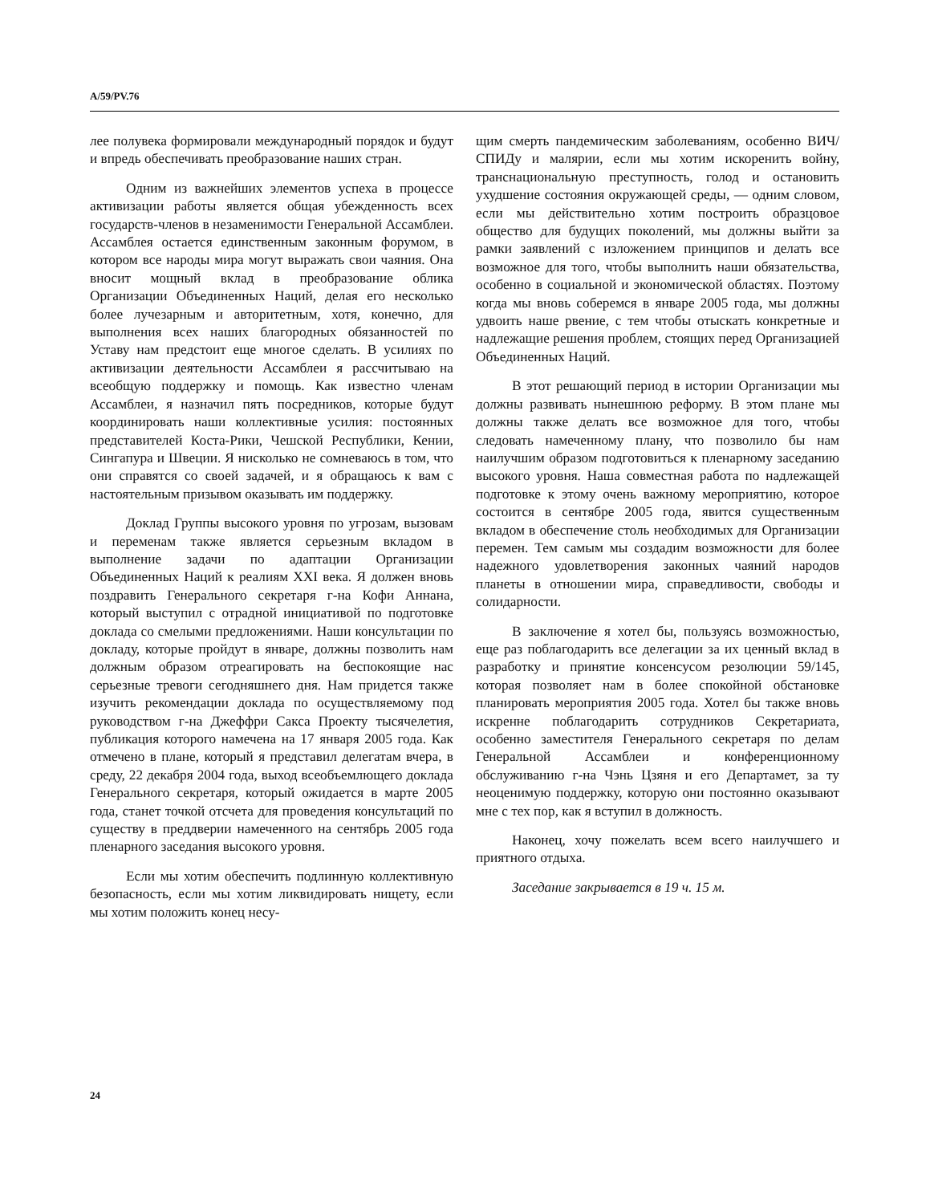A/59/PV.76
лее полувека формировали международный порядок и будут и впредь обеспечивать преобразование наших стран.
Одним из важнейших элементов успеха в процессе активизации работы является общая убежденность всех государств-членов в незаменимости Генеральной Ассамблеи. Ассамблея остается единственным законным форумом, в котором все народы мира могут выражать свои чаяния. Она вносит мощный вклад в преобразование облика Организации Объединенных Наций, делая его несколько более лучезарным и авторитетным, хотя, конечно, для выполнения всех наших благородных обязанностей по Уставу нам предстоит еще многое сделать. В усилиях по активизации деятельности Ассамблеи я рассчитываю на всеобщую поддержку и помощь. Как известно членам Ассамблеи, я назначил пять посредников, которые будут координировать наши коллективные усилия: постоянных представителей Коста-Рики, Чешской Республики, Кении, Сингапура и Швеции. Я нисколько не сомневаюсь в том, что они справятся со своей задачей, и я обращаюсь к вам с настоятельным призывом оказывать им поддержку.
Доклад Группы высокого уровня по угрозам, вызовам и переменам также является серьезным вкладом в выполнение задачи по адаптации Организации Объединенных Наций к реалиям XXI века. Я должен вновь поздравить Генерального секретаря г-на Кофи Аннана, который выступил с отрадной инициативой по подготовке доклада со смелыми предложениями. Наши консультации по докладу, которые пройдут в январе, должны позволить нам должным образом отреагировать на беспокоящие нас серьезные тревоги сегодняшнего дня. Нам придется также изучить рекомендации доклада по осуществляемому под руководством г-на Джеффри Сакса Проекту тысячелетия, публикация которого намечена на 17 января 2005 года. Как отмечено в плане, который я представил делегатам вчера, в среду, 22 декабря 2004 года, выход всеобъемлющего доклада Генерального секретаря, который ожидается в марте 2005 года, станет точкой отсчета для проведения консультаций по существу в преддверии намеченного на сентябрь 2005 года пленарного заседания высокого уровня.
Если мы хотим обеспечить подлинную коллективную безопасность, если мы хотим ликвидировать нищету, если мы хотим положить конец несу-
щим смерть пандемическим заболеваниям, особенно ВИЧ/СПИДу и малярии, если мы хотим искоренить войну, транснациональную преступность, голод и остановить ухудшение состояния окружающей среды, — одним словом, если мы действительно хотим построить образцовое общество для будущих поколений, мы должны выйти за рамки заявлений с изложением принципов и делать все возможное для того, чтобы выполнить наши обязательства, особенно в социальной и экономической областях. Поэтому когда мы вновь соберемся в январе 2005 года, мы должны удвоить наше рвение, с тем чтобы отыскать конкретные и надлежащие решения проблем, стоящих перед Организацией Объединенных Наций.
В этот решающий период в истории Организации мы должны развивать нынешнюю реформу. В этом плане мы должны также делать все возможное для того, чтобы следовать намеченному плану, что позволило бы нам наилучшим образом подготовиться к пленарному заседанию высокого уровня. Наша совместная работа по надлежащей подготовке к этому очень важному мероприятию, которое состоится в сентябре 2005 года, явится существенным вкладом в обеспечение столь необходимых для Организации перемен. Тем самым мы создадим возможности для более надежного удовлетворения законных чаяний народов планеты в отношении мира, справедливости, свободы и солидарности.
В заключение я хотел бы, пользуясь возможностью, еще раз поблагодарить все делегации за их ценный вклад в разработку и принятие консенсусом резолюции 59/145, которая позволяет нам в более спокойной обстановке планировать мероприятия 2005 года. Хотел бы также вновь искренне поблагодарить сотрудников Секретариата, особенно заместителя Генерального секретаря по делам Генеральной Ассамблеи и конференционному обслуживанию г-на Чэнь Цзяня и его Департамет, за ту неоценимую поддержку, которую они постоянно оказывают мне с тех пор, как я вступил в должность.
Наконец, хочу пожелать всем всего наилучшего и приятного отдыха.
Заседание закрывается в 19 ч. 15 м.
24